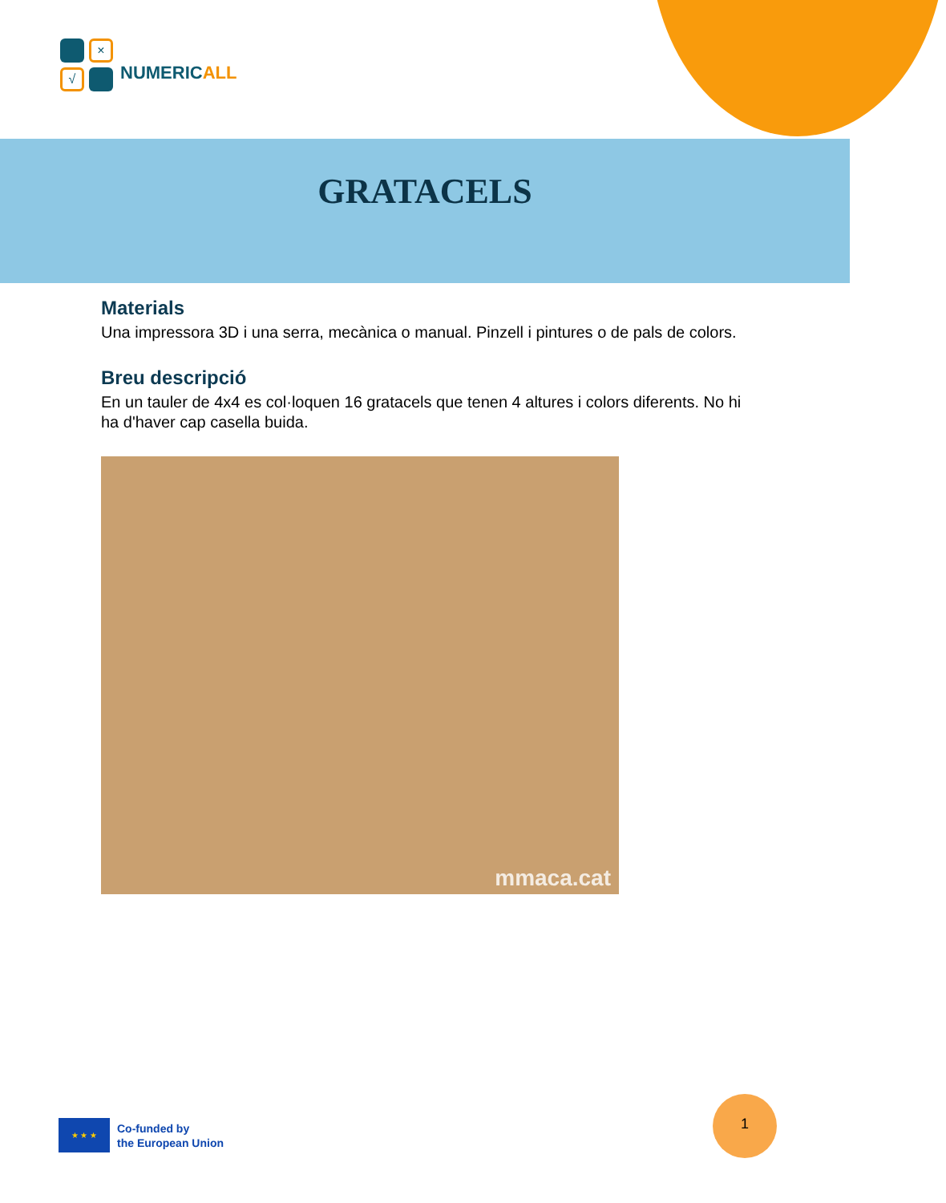×
√
NUMERICALL
GRATACELS
Materials
Una impressora 3D i una serra, mecànica o manual. Pinzell i pintures o de pals de colors.
Breu descripció
En un tauler de 4x4 es col·loquen 16 gratacels que tenen 4 altures i colors diferents. No hi ha d'haver cap casella buida.
mmaca.cat
★ ★ ★
Co-funded by
the European Union
1